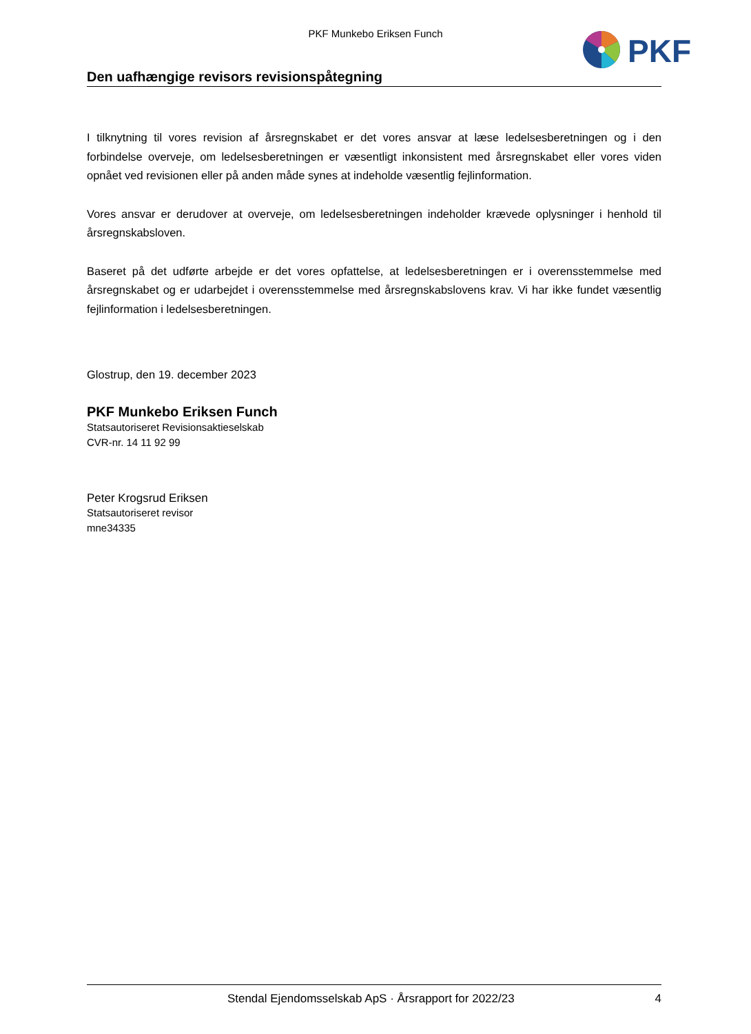PKF Munkebo Eriksen Funch
PKF
Den uafhængige revisors revisionspåtegning
I tilknytning til vores revision af årsregnskabet er det vores ansvar at læse ledelsesberetningen og i den forbindelse overveje, om ledelsesberetningen er væsentligt inkonsistent med årsregnskabet eller vores viden opnået ved revisionen eller på anden måde synes at indeholde væsentlig fejlinformation.
Vores ansvar er derudover at overveje, om ledelsesberetningen indeholder krævede oplysninger i henhold til årsregnskabsloven.
Baseret på det udførte arbejde er det vores opfattelse, at ledelsesberetningen er i overensstemmelse med årsregnskabet og er udarbejdet i overensstemmelse med årsregnskabslovens krav. Vi har ikke fundet væsentlig fejlinformation i ledelsesberetningen.
Glostrup, den 19. december 2023
PKF Munkebo Eriksen Funch
Statsautoriseret Revisionsaktieselskab
CVR-nr. 14 11 92 99
Peter Krogsrud Eriksen
Statsautoriseret revisor
mne34335
Stendal Ejendomsselskab ApS · Årsrapport for 2022/23 4